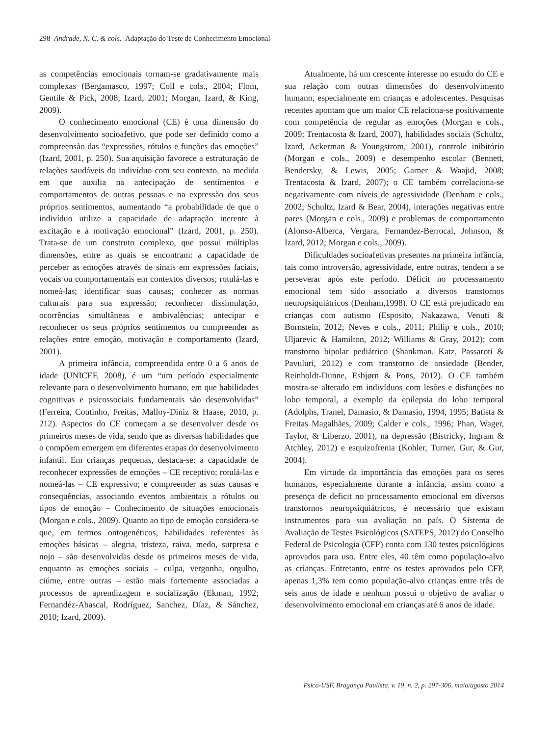298 Andrade, N. C. & cols. Adaptação do Teste de Conhecimento Emocional
as competências emocionais tornam-se gradativamente mais complexas (Bergamasco, 1997; Coll e cols., 2004; Flom, Gentile & Pick, 2008; Izard, 2001; Morgan, Izard, & King, 2009).
O conhecimento emocional (CE) é uma dimensão do desenvolvimento socioafetivo, que pode ser definido como a compreensão das “expressões, rótulos e funções das emoções” (Izard, 2001, p. 250). Sua aquisição favorece a estruturação de relações saudáveis do indivíduo com seu contexto, na medida em que auxilia na antecipação de sentimentos e comportamentos de outras pessoas e na expressão dos seus próprios sentimentos, aumentando “a probabilidade de que o indivíduo utilize a capacidade de adaptação inerente à excitação e à motivação emocional” (Izard, 2001, p. 250). Trata-se de um construto complexo, que possui múltiplas dimensões, entre as quais se encontram: a capacidade de perceber as emoções através de sinais em expressões faciais, vocais ou comportamentais em contextos diversos; rotulá-las e nomeá-las; identificar suas causas; conhecer as normas culturais para sua expressão; reconhecer dissimulação, ocorrências simultâneas e ambivalências; antecipar e reconhecer os seus próprios sentimentos ou compreender as relações entre emoção, motivação e comportamento (Izard, 2001).
A primeira infância, compreendida entre 0 a 6 anos de idade (UNICEF, 2008), é um “um período especialmente relevante para o desenvolvimento humano, em que habilidades cognitivas e psicossociais fundamentais são desenvolvidas” (Ferreira, Coutinho, Freitas, Malloy-Diniz & Haase, 2010, p. 212). Aspectos do CE começam a se desenvolver desde os primeiros meses de vida, sendo que as diversas habilidades que o compõem emergem em diferentes etapas do desenvolvimento infantil. Em crianças pequenas, destaca-se: a capacidade de reconhecer expressões de emoções – CE receptivo; rotulá-las e nomeá-las – CE expressivo; e compreender as suas causas e consequências, associando eventos ambientais a rótulos ou tipos de emoção – Conhecimento de situações emocionais (Morgan e cols., 2009). Quanto ao tipo de emoção considera-se que, em termos ontogenéticos, habilidades referentes às emoções básicas – alegria, tristeza, raiva, medo, surpresa e nojo – são desenvolvidas desde os primeiros meses de vida, enquanto as emoções sociais – culpa, vergonha, orgulho, ciúme, entre outras – estão mais fortemente associadas a processos de aprendizagem e socialização (Ekman, 1992; Fernandéz-Abascal, Rodríguez, Sanchez, Díaz, & Sánchez, 2010; Izard, 2009).
Atualmente, há um crescente interesse no estudo do CE e sua relação com outras dimensões do desenvolvimento humano, especialmente em crianças e adolescentes. Pesquisas recentes apontam que um maior CE relaciona-se positivamente com competência de regular as emoções (Morgan e cols., 2009; Trentacosta & Izard, 2007), habilidades sociais (Schultz, Izard, Ackerman & Youngstrom, 2001), controle inibitório (Morgan e cols., 2009) e desempenho escolar (Bennett, Bendersky, & Lewis, 2005; Garner & Waajid, 2008; Trentacosta & Izard, 2007); o CE também correlaciona-se negativamente com níveis de agressividade (Denham e cols., 2002; Schultz, Izard & Bear, 2004), interações negativas entre pares (Morgan e cols., 2009) e problemas de comportamento (Alonso-Alberca, Vergara, Fernandez-Berrocal, Johnson, & Izard, 2012; Morgan e cols., 2009).
Dificuldades socioafetivas presentes na primeira infância, tais como introversão, agressividade, entre outras, tendem a se perseverar após este período. Déficit no processamento emocional tem sido associado a diversos transtornos neuropsiquiátricos (Denham,1998). O CE está prejudicado em crianças com autismo (Esposito, Nakazawa, Venuti & Bornstein, 2012; Neves e cols., 2011; Philip e cols., 2010; Uljarevic & Hamilton, 2012; Williams & Gray, 2012); com transtorno bipolar pediátrico (Shankman. Katz, Passaroti & Pavuluri, 2012) e com transtorno de ansiedade (Bender, Reinholdt-Dunne, Esbjørn & Pons, 2012). O CE também mostra-se alterado em indivíduos com lesões e disfunções no lobo temporal, a exemplo da epilepsia do lobo temporal (Adolphs, Tranel, Damasio, & Damasio, 1994, 1995; Batista & Freitas Magalhães, 2009; Calder e cols., 1996; Phan, Wager, Taylor, & Liberzo, 2001), na depressão (Bistricky, Ingram & Atchley, 2012) e esquizofrenia (Kohler, Turner, Gur, & Gur, 2004).
Em virtude da importância das emoções para os seres humanos, especialmente durante a infância, assim como a presença de deficit no processamento emocional em diversos transtornos neuropsiquiátricos, é necessário que existam instrumentos para sua avaliação no país. O Sistema de Avaliação de Testes Psicológicos (SATEPS, 2012) do Conselho Federal de Psicologia (CFP) conta com 130 testes psicológicos aprovados para uso. Entre eles, 40 têm como população-alvo as crianças. Entretanto, entre os testes aprovados pelo CFP, apenas 1,3% tem como população-alvo crianças entre três de seis anos de idade e nenhum possui o objetivo de avaliar o desenvolvimento emocional em crianças até 6 anos de idade.
Psico-USF, Bragança Paulista, v. 19, n. 2, p. 297-306, maio/agosto 2014